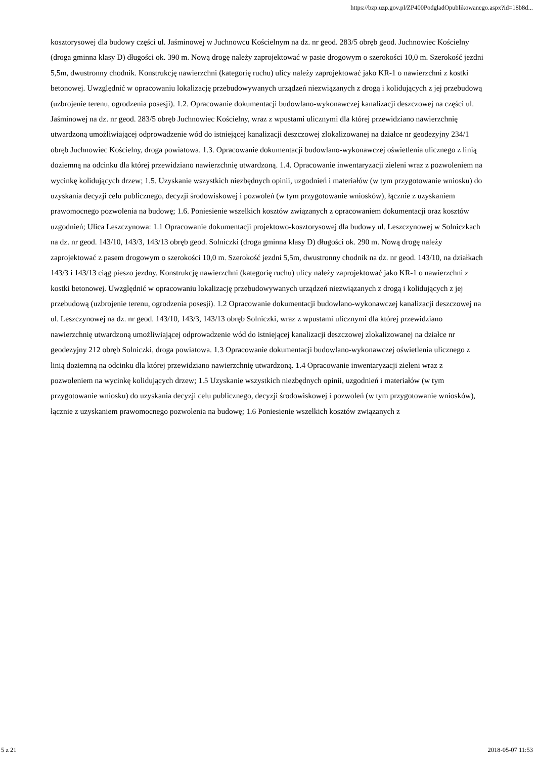https://bzp.uzp.gov.pl/ZP400PodgladOpublikowanego.aspx?id=18b8d...
kosztorysowej dla budowy części ul. Jaśminowej w Juchnowcu Kościelnym na dz. nr geod. 283/5 obręb geod. Juchnowiec Kościelny (droga gminna klasy D) długości ok. 390 m. Nową drogę należy zaprojektować w pasie drogowym o szerokości 10,0 m. Szerokość jezdni 5,5m, dwustronny chodnik. Konstrukcję nawierzchni (kategorię ruchu) ulicy należy zaprojektować jako KR-1 o nawierzchni z kostki betonowej. Uwzględnić w opracowaniu lokalizację przebudowywanych urządzeń niezwiązanych z drogą i kolidujących z jej przebudową (uzbrojenie terenu, ogrodzenia posesji). 1.2. Opracowanie dokumentacji budowlano-wykonawczej kanalizacji deszczowej na części ul. Jaśminowej na dz. nr geod. 283/5 obręb Juchnowiec Kościelny, wraz z wpustami ulicznymi dla której przewidziano nawierzchnię utwardzoną umożliwiającej odprowadzenie wód do istniejącej kanalizacji deszczowej zlokalizowanej na działce nr geodezyjny 234/1 obręb Juchnowiec Kościelny, droga powiatowa. 1.3. Opracowanie dokumentacji budowlano-wykonawczej oświetlenia ulicznego z linią doziemną na odcinku dla której przewidziano nawierzchnię utwardzoną. 1.4. Opracowanie inwentaryzacji zieleni wraz z pozwoleniem na wycinkę kolidujących drzew; 1.5. Uzyskanie wszystkich niezbędnych opinii, uzgodnień i materiałów (w tym przygotowanie wniosku) do uzyskania decyzji celu publicznego, decyzji środowiskowej i pozwoleń (w tym przygotowanie wniosków), łącznie z uzyskaniem prawomocnego pozwolenia na budowę; 1.6. Poniesienie wszelkich kosztów związanych z opracowaniem dokumentacji oraz kosztów uzgodnień; Ulica Leszczynowa: 1.1 Opracowanie dokumentacji projektowo-kosztorysowej dla budowy ul. Leszczynowej w Solniczkach na dz. nr geod. 143/10, 143/3, 143/13 obręb geod. Solniczki (droga gminna klasy D) długości ok. 290 m. Nową drogę należy zaprojektować z pasem drogowym o szerokości 10,0 m. Szerokość jezdni 5,5m, dwustronny chodnik na dz. nr geod. 143/10, na działkach 143/3 i 143/13 ciąg pieszo jezdny. Konstrukcję nawierzchni (kategorię ruchu) ulicy należy zaprojektować jako KR-1 o nawierzchni z kostki betonowej. Uwzględnić w opracowaniu lokalizację przebudowywanych urządzeń niezwiązanych z drogą i kolidujących z jej przebudową (uzbrojenie terenu, ogrodzenia posesji). 1.2 Opracowanie dokumentacji budowlano-wykonawczej kanalizacji deszczowej na ul. Leszczynowej na dz. nr geod. 143/10, 143/3, 143/13 obręb Solniczki, wraz z wpustami ulicznymi dla której przewidziano nawierzchnię utwardzoną umożliwiającej odprowadzenie wód do istniejącej kanalizacji deszczowej zlokalizowanej na działce nr geodezyjny 212 obręb Solniczki, droga powiatowa. 1.3 Opracowanie dokumentacji budowlano-wykonawczej oświetlenia ulicznego z linią doziemną na odcinku dla której przewidziano nawierzchnię utwardzoną. 1.4 Opracowanie inwentaryzacji zieleni wraz z pozwoleniem na wycinkę kolidujących drzew; 1.5 Uzyskanie wszystkich niezbędnych opinii, uzgodnień i materiałów (w tym przygotowanie wniosku) do uzyskania decyzji celu publicznego, decyzji środowiskowej i pozwoleń (w tym przygotowanie wniosków), łącznie z uzyskaniem prawomocnego pozwolenia na budowę; 1.6 Poniesienie wszelkich kosztów związanych z
5 z 21 2018-05-07 11:53